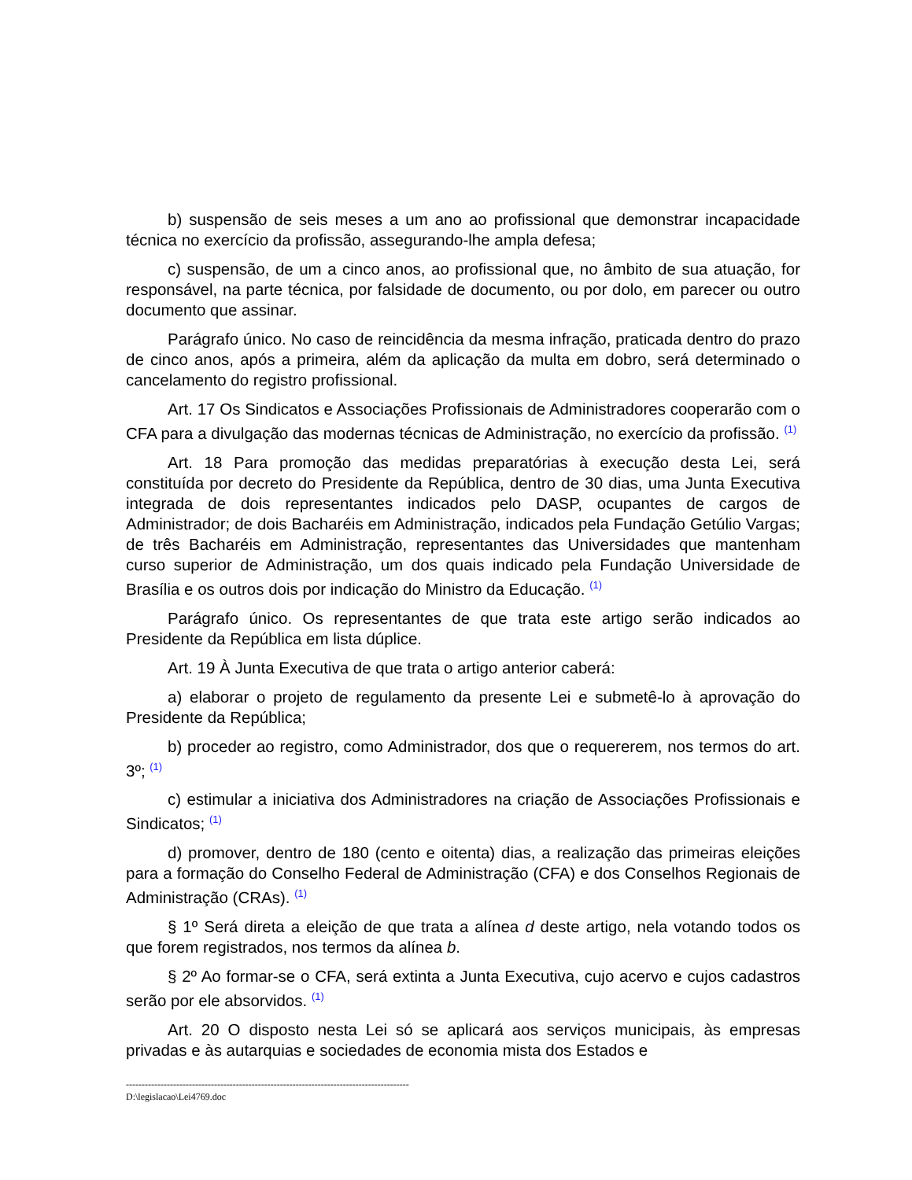b) suspensão de seis meses a um ano ao profissional que demonstrar incapacidade técnica no exercício da profissão, assegurando-lhe ampla defesa;
c) suspensão, de um a cinco anos, ao profissional que, no âmbito de sua atuação, for responsável, na parte técnica, por falsidade de documento, ou por dolo, em parecer ou outro documento que assinar.
Parágrafo único. No caso de reincidência da mesma infração, praticada dentro do prazo de cinco anos, após a primeira, além da aplicação da multa em dobro, será determinado o cancelamento do registro profissional.
Art. 17 Os Sindicatos e Associações Profissionais de Administradores cooperarão com o CFA para a divulgação das modernas técnicas de Administração, no exercício da profissão. <sup>(1)</sup>
Art. 18 Para promoção das medidas preparatórias à execução desta Lei, será constituída por decreto do Presidente da República, dentro de 30 dias, uma Junta Executiva integrada de dois representantes indicados pelo DASP, ocupantes de cargos de Administrador; de dois Bacharéis em Administração, indicados pela Fundação Getúlio Vargas; de três Bacharéis em Administração, representantes das Universidades que mantenham curso superior de Administração, um dos quais indicado pela Fundação Universidade de Brasília e os outros dois por indicação do Ministro da Educação. <sup>(1)</sup>
Parágrafo único. Os representantes de que trata este artigo serão indicados ao Presidente da República em lista dúplice.
Art. 19 À Junta Executiva de que trata o artigo anterior caberá:
a) elaborar o projeto de regulamento da presente Lei e submetê-lo à aprovação do Presidente da República;
b) proceder ao registro, como Administrador, dos que o requererem, nos termos do art. 3º; <sup>(1)</sup>
c) estimular a iniciativa dos Administradores na criação de Associações Profissionais e Sindicatos; <sup>(1)</sup>
d) promover, dentro de 180 (cento e oitenta) dias, a realização das primeiras eleições para a formação do Conselho Federal de Administração (CFA) e dos Conselhos Regionais de Administração (CRAs). <sup>(1)</sup>
§ 1º Será direta a eleição de que trata a alínea d deste artigo, nela votando todos os que forem registrados, nos termos da alínea b.
§ 2º Ao formar-se o CFA, será extinta a Junta Executiva, cujo acervo e cujos cadastros serão por ele absorvidos. <sup>(1)</sup>
Art. 20 O disposto nesta Lei só se aplicará aos serviços municipais, às empresas privadas e às autarquias e sociedades de economia mista dos Estados e
------------------------------------------------------------------------------------------
D:\legislacao\Lei4769.doc